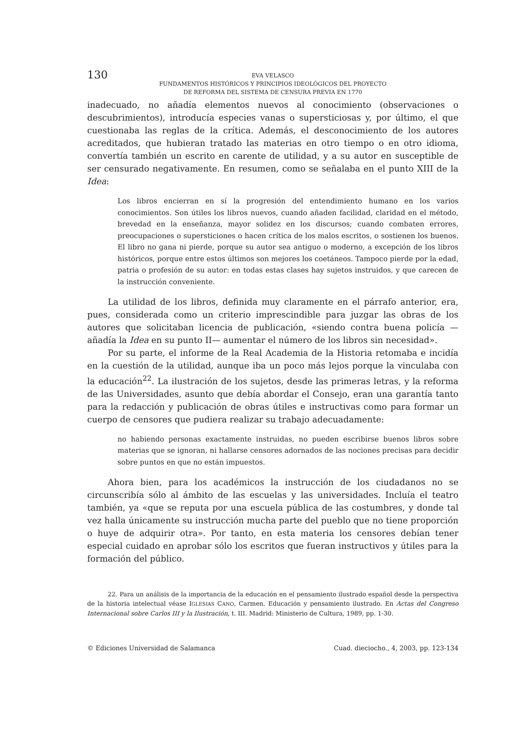130
EVA VELASCO
FUNDAMENTOS HISTÓRICOS Y PRINCIPIOS IDEOLÓGICOS DEL PROYECTO
DE REFORMA DEL SISTEMA DE CENSURA PREVIA EN 1770
inadecuado, no añadía elementos nuevos al conocimiento (observaciones o descubrimientos), introducía especies vanas o supersticiosas y, por último, el que cuestionaba las reglas de la crítica. Además, el desconocimiento de los autores acreditados, que hubieran tratado las materias en otro tiempo o en otro idioma, convertía también un escrito en carente de utilidad, y a su autor en susceptible de ser censurado negativamente. En resumen, como se señalaba en el punto XIII de la Idea:
Los libros encierran en sí la progresión del entendimiento humano en los varios conocimientos. Son útiles los libros nuevos, cuando añaden facilidad, claridad en el método, brevedad en la enseñanza, mayor solidez en los discursos; cuando combaten errores, preocupaciones o supersticiones o hacen crítica de los malos escritos, o sostienen los buenos. El libro no gana ni pierde, porque su autor sea antiguo o moderno, a excepción de los libros históricos, porque entre estos últimos son mejores los coetáneos. Tampoco pierde por la edad, patria o profesión de su autor: en todas estas clases hay sujetos instruidos, y que carecen de la instrucción conveniente.
La utilidad de los libros, definida muy claramente en el párrafo anterior, era, pues, considerada como un criterio imprescindible para juzgar las obras de los autores que solicitaban licencia de publicación, «siendo contra buena policía —añadía la Idea en su punto II— aumentar el número de los libros sin necesidad».
Por su parte, el informe de la Real Academia de la Historia retomaba e incidía en la cuestión de la utilidad, aunque iba un poco más lejos porque la vinculaba con la educación<sup>22</sup>. La ilustración de los sujetos, desde las primeras letras, y la reforma de las Universidades, asunto que debía abordar el Consejo, eran una garantía tanto para la redacción y publicación de obras útiles e instructivas como para formar un cuerpo de censores que pudiera realizar su trabajo adecuadamente:
no habiendo personas exactamente instruidas, no pueden escribirse buenos libros sobre materias que se ignoran, ni hallarse censores adornados de las nociones precisas para decidir sobre puntos en que no están impuestos.
Ahora bien, para los académicos la instrucción de los ciudadanos no se circunscribía sólo al ámbito de las escuelas y las universidades. Incluía el teatro también, ya «que se reputa por una escuela pública de las costumbres, y donde tal vez halla únicamente su instrucción mucha parte del pueblo que no tiene proporción o huye de adquirir otra». Por tanto, en esta materia los censores debían tener especial cuidado en aprobar sólo los escritos que fueran instructivos y útiles para la formación del público.
22. Para un análisis de la importancia de la educación en el pensamiento ilustrado español desde la perspectiva de la historia intelectual véase IGLESIAS CANO, Carmen. Educación y pensamiento ilustrado. En Actas del Congreso Internacional sobre Carlos III y la Ilustración, t. III. Madrid: Ministerio de Cultura, 1989, pp. 1-30.
© Ediciones Universidad de Salamanca Cuad. dieciocho., 4, 2003, pp. 123-134